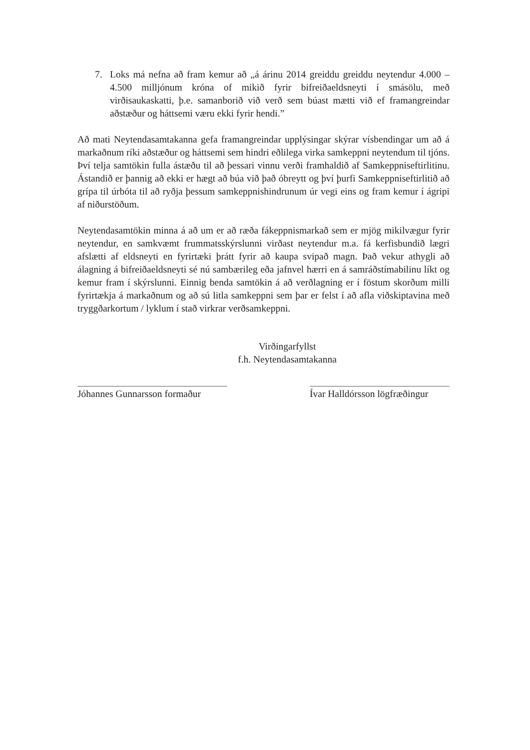7. Loks má nefna að fram kemur að „á árinu 2014 greiddu greiddu neytendur 4.000 – 4.500 milljónum króna of mikið fyrir bifreiðaeldsneyti í smásölu, með virðisaukaskatti, þ.e. samanborið við verð sem búast mætti við ef framangreindar aðstæður og háttsemi væru ekki fyrir hendi.”
Að mati Neytendasamtakanna gefa framangreindar upplýsingar skýrar vísbendingar um að á markaðnum ríki aðstæður og háttsemi sem hindri eðlilega virka samkeppni neytendum til tjóns. Því telja samtökin fulla ástæðu til að þessari vinnu verði framhaldið af Samkeppniseftirlitinu. Ástandið er þannig að ekki er hægt að búa við það óbreytt og því þurfi Samkeppniseftirlitið að grípa til úrbóta til að ryðja þessum samkeppnishindrunum úr vegi eins og fram kemur í ágripi af niðurstöðum.
Neytendasamtökin minna á að um er að ræða fákeppnismarkað sem er mjög mikilvægur fyrir neytendur, en samkvæmt frummatsskýrslunni virðast neytendur m.a. fá kerfisbundið lægri afslætti af eldsneyti en fyrirtæki þrátt fyrir að kaupa svipað magn. Það vekur athygli að álagning á bifreiðaeldsneyti sé nú sambærileg eða jafnvel hærri en á samráðstímabilinu líkt og kemur fram í skýrslunni. Einnig benda samtökin á að verðlagning er í föstum skorðum milli fyrirtækja á markaðnum og að sú litla samkeppni sem þar er felst í að afla viðskiptavina með tryggðarkortum / lyklum í stað virkrar verðsamkeppni.
Virðingarfyllst
f.h. Neytendasamtakanna
Jóhannes Gunnarsson formaður
Ívar Halldórsson lögfræðingur